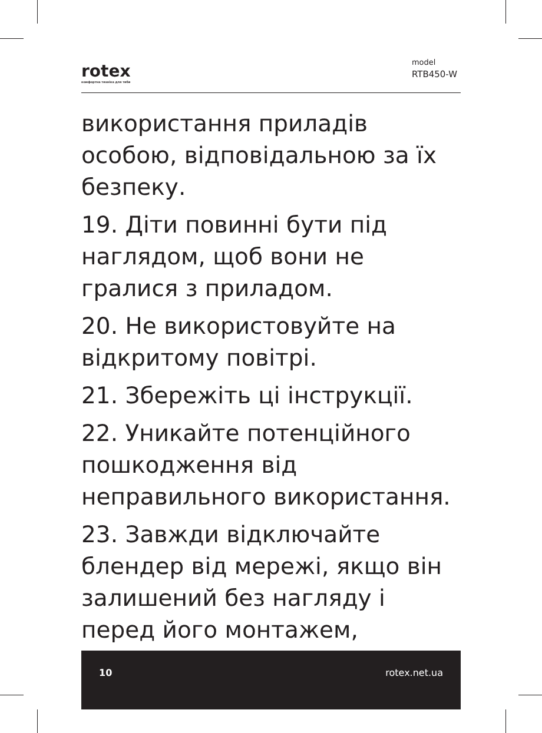rotex
комфортна техніка для тебе
model
RTB450-W
використання приладів особою, відповідальною за їх безпеку.
19. Діти повинні бути під наглядом, щоб вони не гралися з приладом.
20. Не використовуйте на відкритому повітрі.
21. Збережіть ці інструкції.
22. Уникайте потенційного пошкодження від неправильного використання.
23. Завжди відключайте блендер від мережі, якщо він залишений без нагляду і перед його монтажем,
10 rotex.net.ua